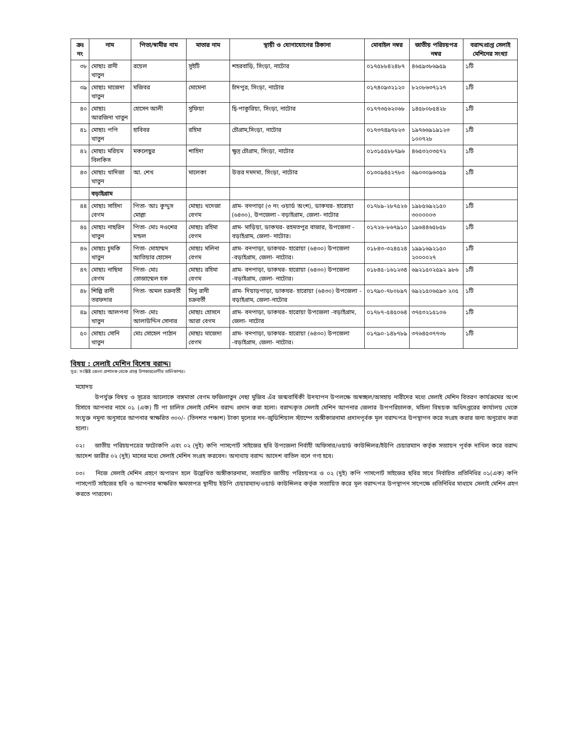| ক্রঃ নং | নাম | পিতা/স্বামীর নাম | মাতার নাম | স্থায়ী ও যোগাযোগের ঠিকানা | মোবাইল নম্বর | জাতীয় পরিচয়পত্র নম্বর | বরাদ্দপ্রাপ্ত সেলাই মেশিনের সংখ্যা |
| --- | --- | --- | --- | --- | --- | --- | --- |
| ৩৮ | মোছাঃ রানী খাতুন | রয়েল | সুইটি | শহরবাড়ি, সিংড়া, নাটোর | ০১৭৫৮৮৪২৪৮৭ | ৪৬৫৯৩৮৬৯৫৯ | ১টি |
| ৩৯ | মোছাঃ মাজেদা খাতুন | মজিবর | মোমেনা | চাঁদপুর, সিংড়া, নাটোর | ০১৭৪০৯৩২১২০ | ৮২০৮৬৩৭১২৭ | ১টি |
| ৪০ | মোছাঃ আরজিনা খাতুন | হোসেন আলী | সুফিয়া | দ্বি-পাকুরিয়া, সিংড়া, নাটোর | ০১৭৭৩৫৬২০৬৮ | ১৪৫৮০৮৫৪২৮ | ১টি |
| ৪১ | মোছাঃ পপি খাতুন | হাবিবর | রহিমা | চৌগ্রাম,সিংড়া, নাটোর | ০১৭৩৭৪৯৭৮২৩ | ১৯৭৬৬৯১৯১২৩ ১০০৭২৮ | ১টি |
| ৪২ | মোছাঃ মরিয়ম বিলকিস | মকলেছুর | শাহিদা | ক্ষুদ্র চৌগ্রাম, সিংড়া, নাটোর | ০১৩১৫৫৮৮৭৯৬ | ৪৬৫৩২০৩৫৭২ | ১টি |
| ৪৩ | মোছাঃ খাদিজা খাতুন | আ. শেখ | মালেকা | উত্তর দমদমা, সিংড়া, নাটোর | ০১৩০৯৪৫২৭৮০ | ৬৯০৩০৯৬৩৫৯ | ১টি |
| | বড়াইগ্রাম | | | | | | |
| ৪৪ | মোছাঃ সাহিদা বেগম | পিতা- আঃ কুদ্দুস মোল্লা | মোছাঃ খদেজা বেগম | গ্রাম- বনপাড়া (৩ নং ওয়ার্ড অংশ), ডাকঘর- হারোয়া (৬৪৩০), উপজেলা - বড়াইগ্রাম, জেলা- নাটোর | ০১৭৮৯-২৮৭৫২৬ | ১৯৮৫৬৯২১৫০ ৩০০০০০৩ | ১টি |
| ৪৫ | মোছাঃ নাছরিন খাতুন | পিতা- মোঃ নওশের মন্ডল | মোছাঃ রহিমা বেগম | গ্রাম- মাড়িয়া, ডাকঘর- রহমতপুর বাজার, উপজেলা - বড়াইগ্রাম, জেলা- নাটোর। | ০১৭২৬-৮৬৭৯১০ | ১৯৬৪৪৬৫৮৫৮ | ১টি |
| ৪৬ | মোছাঃ চুমকি খাতুন | পিতা- মোহাম্মদ আতিয়ার হোসেন | মোছাঃ মলিনা বেগম | গ্রাম- বনপাড়া, ডাকঘর- হারোয়া (৬৪৩০) উপজেলা -বড়াইগ্রাম, জেলা- নাটোর। | ০১৮৪৩-৩২৪৫২৪ | ১৯৯১৬৯২১৫০ ২০০০০২৭ | ১টি |
| ৪৭ | মোছাঃ নাছিমা বেগম | পিতা- মোঃ তোজাম্মেল হক | মোছাঃ রহিমা বেগম | গ্রাম- বনপাড়া, ডাকঘর- হারোয়া (৬৪৩০) উপজেলা -বড়াইগ্রাম, জেলা- নাটোর। | ০১৮৪৫-১৬১২৩৪ | ৬৯২১৫০২৫৯২ ৯৮৬ | ১টি |
| ৪৮ | শিল্পি রানী তরফদার | পিতা- অমল চক্রবর্তী | মিনু রানী চক্রবর্তী | গ্রাম- দিয়াড়পাড়া, ডাকঘর- হারোয়া (৬৪৩০) উপজেলা - বড়াইগ্রাম, জেলা-নাটোর | ০১৭৯০-৭৮০৮৯৭ | ৬৯২১৫০৬৫৯৩ ২০৫ | ১টি |
| ৪৯ | মোছাঃ আলপনা খাতুন | পিতা- মোঃ আলাউদ্দিন সোনার | মোছাঃ হোসনে আরা বেগম | গ্রাম- বনপাড়া, ডাকঘর- হারোয়া উপজেলা -বড়াইগ্রাম, জেলা- নাটোর | ০১৭৮৭-৫৪৫০৬৪ | ৩৭৫৩২১৫১০৬ | ১টি |
| ৫০ | মোছাঃ সোনি খাতুন | মোঃ সোহেল পাঠান | মোছাঃ মাজেদা বেগম | গ্রাম- বনপাড়া, ডাকঘর- হারোয়া (৬৪৩০) উপজেলা -বড়াইগ্রাম, জেলা- নাটোর। | ০১৭৯০-১৪৮৭৮৯ | ৩৭৬৪৫৩৭৭৩৮ | ১টি |
বিষয় : সেলাই মেশিন বিশেষ বরাদ্দ।
সূত্র: সংশ্লিষ্ট জেলা প্রশাসক থেকে প্রাপ্ত উপকারভোগীর তালিকাপত্র।
মহোদয়
উপর্যুক্ত বিষয় ও সূত্রের আলোকে বঙ্গমাতা বেগম ফজিলাতুন নেছা মুজিব এঁর জন্মবার্ষিকী উদযাপন উপলক্ষে অস্বচ্ছল/অসহায় নারীদের মধ্যে সেলাই মেশিন বিতরণ কার্যক্রমের অংশ হিসাবে আপনার নামে ০১ (এক) টি পা চালিত সেলাই মেশিন বরাদ্দ প্রদান করা হলো। বরাদ্দকৃত সেলাই মেশিন আপনার জেলার উপপরিচালক, মহিলা বিষয়ক অধিদপ্তরের কার্যালয় থেকে সংযুক্ত নমুনা অনুসারে আপনার স্বাক্ষরিত ৩০০/- (তিনশত পঞ্চাশ) টাকা মূল্যের নন–জুডিশিয়াল স্ট্যাম্পে অঙ্গীকারনামা প্রদানপূর্বক মূল বরাদ্দপত্র উপস্থাপন করে সংগ্রহ করার জন্য অনুরোধ করা হলো।
০২। জাতীয় পরিচয়পত্রের ফটোকপি এবং ০২ (দুই) কপি পাসপোর্ট সাইজের ছবি উপজেলা নির্বাহী অফিসার/ওয়ার্ড কাউন্সিলর/ইউপি চেয়ারম্যান কর্তৃক সত্যায়ন পূর্বক দাখিল করে বরাদ্দ আদেশ জারীর ০২ (দুই) মাসের মধ্যে সেলাই মেশিন সংগ্রহ করবেন। অন্যথায় বরাদ্দ আদেশ বাতিল বলে গণ্য হবে।
০৩। নিজে সেলাই মেশিন গ্রহণে অপারগ হলে উল্লেখিত অঙ্গীকারনামা, সত্যায়িত জাতীয় পরিচয়পত্র ও ০২ (দুই) কপি পাসপোর্ট সাইজের ছবির সাথে নির্বাচিত প্রতিনিধির ০১(এক) কপি পাসপোর্ট সাইজের ছবি ও আপনার স্বাক্ষরিত ক্ষমতাপত্র স্থানীয় ইউপি চেয়ারম্যান/ওয়ার্ড কাউন্সিলর কর্তৃক সত্যায়িত করে মূল বরাদ্দপত্র উপস্থাপন সাপেক্ষে প্রতিনিধির মাধ্যমে সেলাই মেশিন গ্রহণ করতে পারবেন।